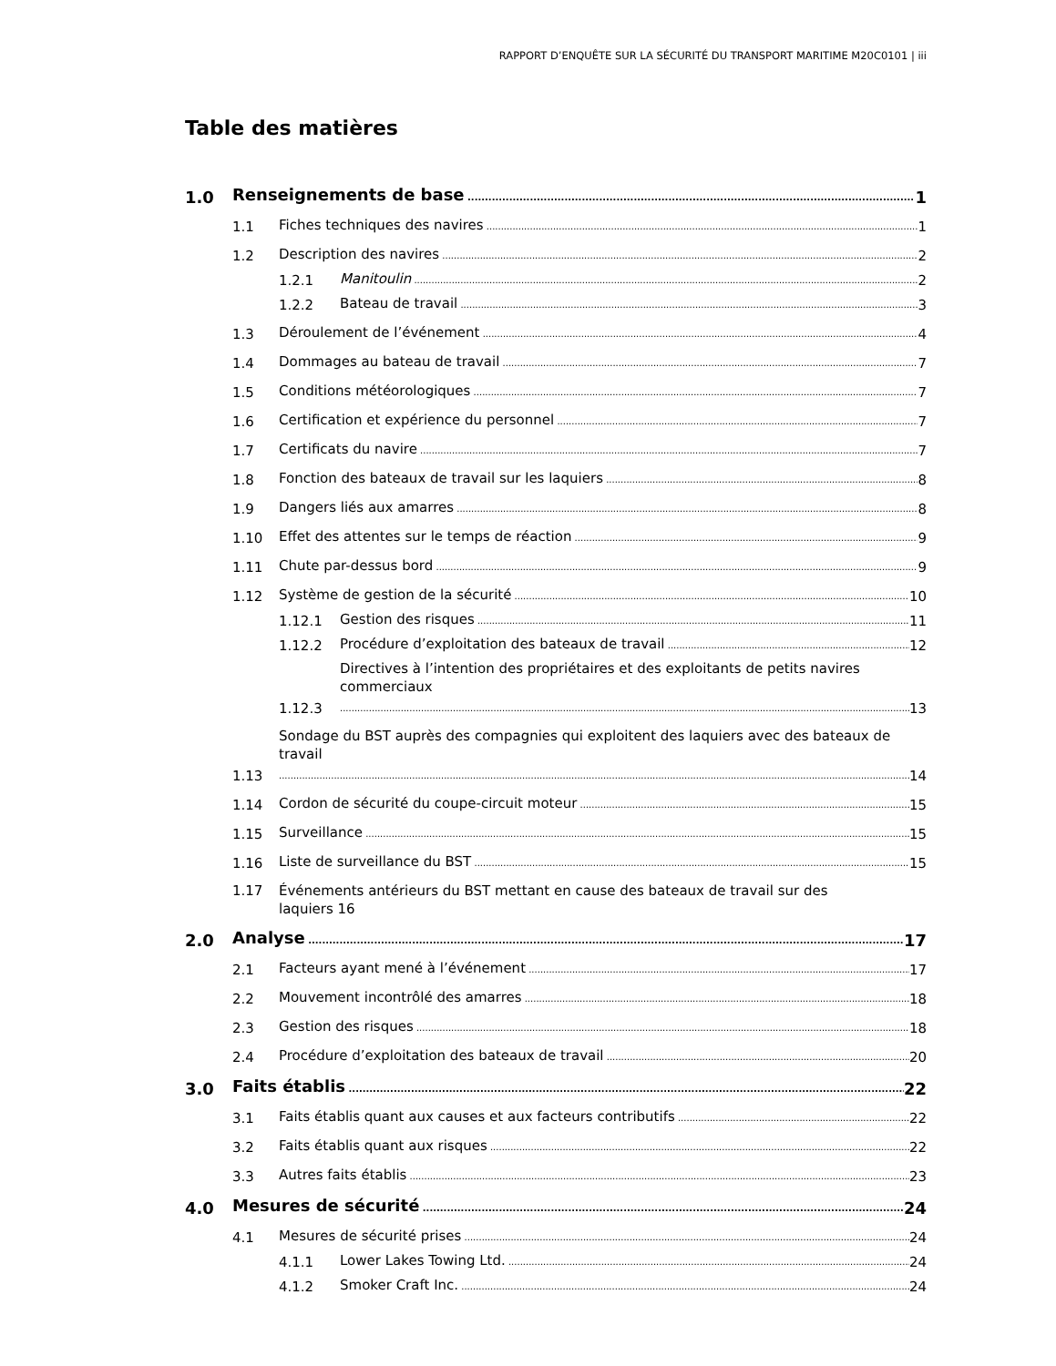RAPPORT D’ENQUÊTE SUR LA SÉCURITÉ DU TRANSPORT MARITIME M20C0101 | iii
Table des matières
1.0 Renseignements de base 1
1.1 Fiches techniques des navires 1
1.2 Description des navires 2
1.2.1 Manitoulin 2
1.2.2 Bateau de travail 3
1.3 Déroulement de l’événement 4
1.4 Dommages au bateau de travail 7
1.5 Conditions météorologiques 7
1.6 Certification et expérience du personnel 7
1.7 Certificats du navire 7
1.8 Fonction des bateaux de travail sur les laquiers 8
1.9 Dangers liés aux amarres 8
1.10 Effet des attentes sur le temps de réaction 9
1.11 Chute par-dessus bord 9
1.12 Système de gestion de la sécurité 10
1.12.1 Gestion des risques 11
1.12.2 Procédure d’exploitation des bateaux de travail 12
1.12.3 Directives à l’intention des propriétaires et des exploitants de petits navires commerciaux 13
1.13 Sondage du BST auprès des compagnies qui exploitent des laquiers avec des bateaux de travail 14
1.14 Cordon de sécurité du coupe-circuit moteur 15
1.15 Surveillance 15
1.16 Liste de surveillance du BST 15
1.17 Événements antérieurs du BST mettant en cause des bateaux de travail sur des
laquiers 16
2.0 Analyse 17
2.1 Facteurs ayant mené à l’événement 17
2.2 Mouvement incontrôlé des amarres 18
2.3 Gestion des risques 18
2.4 Procédure d’exploitation des bateaux de travail 20
3.0 Faits établis 22
3.1 Faits établis quant aux causes et aux facteurs contributifs 22
3.2 Faits établis quant aux risques 22
3.3 Autres faits établis 23
4.0 Mesures de sécurité 24
4.1 Mesures de sécurité prises 24
4.1.1 Lower Lakes Towing Ltd. 24
4.1.2 Smoker Craft Inc. 24